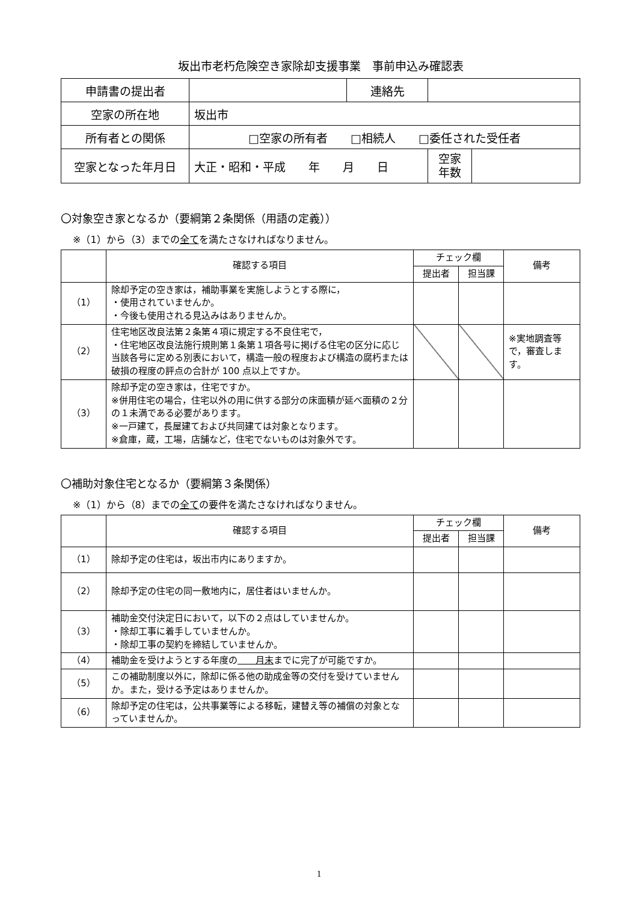坂出市老朽危険空き家除却支援事業　事前申込み確認表
| 申請書の提出者 | | 連絡先 | | |
| 空家の所在地 | 坂出市 | | | |
| 所有者との関係 | □空家の所有者 □相続人 □委任された受任者 | | | |
| 空家となった年月日 | 大正・昭和・平成 年 月 日 | | 空家 年数 | |
〇対象空き家となるか（要綱第２条関係（用語の定義））
※（1）から（3）までの全てを満たさなければなりません。
| | 確認する項目 | チェック欄 | | 備考 |
| --- | --- | --- | --- | --- |
| | | 提出者 | 担当課 | |
| （1） | 除却予定の空き家は，補助事業を実施しようとする際に， ・使用されていませんか。 ・今後も使用される見込みはありませんか。 | | | |
| （2） | 住宅地区改良法第２条第４項に規定する不良住宅で， ・住宅地区改良法施行規則第１条第１項各号に掲げる住宅の区分に応じ当該各号に定める別表において，構造一般の程度および構造の腐朽または破損の程度の評点の合計が 100 点以上ですか。 | | | ※実地調査等で，審査します。 |
| （3） | 除却予定の空き家は，住宅ですか。 ※併用住宅の場合，住宅以外の用に供する部分の床面積が延べ面積の２分の１未満である必要があります。 ※一戸建て，長屋建ておよび共同建ては対象となります。 ※倉庫，蔵，工場，店舗など，住宅でないものは対象外です。 | | | |
〇補助対象住宅となるか（要綱第３条関係）
※（1）から（8）までの全ての要件を満たさなければなりません。
| | 確認する項目 | チェック欄 | | 備考 |
| --- | --- | --- | --- | --- |
| | | 提出者 | 担当課 | |
| （1） | 除却予定の住宅は，坂出市内にありますか。 | | | |
| （2） | 除却予定の住宅の同一敷地内に，居住者はいませんか。 | | | |
| （3） | 補助金交付決定日において，以下の２点はしていませんか。 ・除却工事に着手していませんか。 ・除却工事の契約を締結していませんか。 | | | |
| （4） | 補助金を受けようとする年度の 月末 までに完了が可能ですか。 | | | |
| （5） | この補助制度以外に，除却に係る他の助成金等の交付を受けていませんか。また，受ける予定はありませんか。 | | | |
| （6） | 除却予定の住宅は，公共事業等による移転，建替え等の補償の対象となっていませんか。 | | | |
1